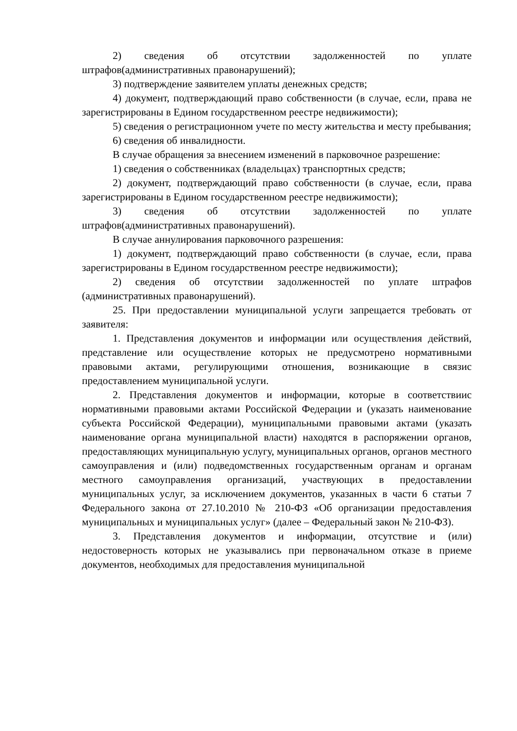2) сведения об отсутствии задолженностей по уплате штрафов(административных правонарушений);
3) подтверждение заявителем уплаты денежных средств;
4) документ, подтверждающий право собственности (в случае, если, права не зарегистрированы в Едином государственном реестре недвижимости);
5) сведения о регистрационном учете по месту жительства и месту пребывания;
6) сведения об инвалидности.
В случае обращения за внесением изменений в парковочное разрешение:
1) сведения о собственниках (владельцах) транспортных средств;
2) документ, подтверждающий право собственности (в случае, если, права зарегистрированы в Едином государственном реестре недвижимости);
3) сведения об отсутствии задолженностей по уплате штрафов(административных правонарушений).
В случае аннулирования парковочного разрешения:
1) документ, подтверждающий право собственности (в случае, если, права зарегистрированы в Едином государственном реестре недвижимости);
2) сведения об отсутствии задолженностей по уплате штрафов (административных правонарушений).
25. При предоставлении муниципальной услуги запрещается требовать от заявителя:
1. Представления документов и информации или осуществления действий, представление или осуществление которых не предусмотрено нормативными правовыми актами, регулирующими отношения, возникающие в связис предоставлением муниципальной услуги.
2. Представления документов и информации, которые в соответствиис нормативными правовыми актами Российской Федерации и (указать наименование субъекта Российской Федерации), муниципальными правовыми актами (указать наименование органа муниципальной власти) находятся в распоряжении органов, предоставляющих муниципальную услугу, муниципальных органов, органов местного самоуправления и (или) подведомственных государственным органам и органам местного самоуправления организаций, участвующих в предоставлении муниципальных услуг, за исключением документов, указанных в части 6 статьи 7 Федерального закона от 27.10.2010 № 210-ФЗ «Об организации предоставления муниципальных и муниципальных услуг» (далее – Федеральный закон № 210-ФЗ).
3. Представления документов и информации, отсутствие и (или) недостоверность которых не указывались при первоначальном отказе в приеме документов, необходимых для предоставления муниципальной